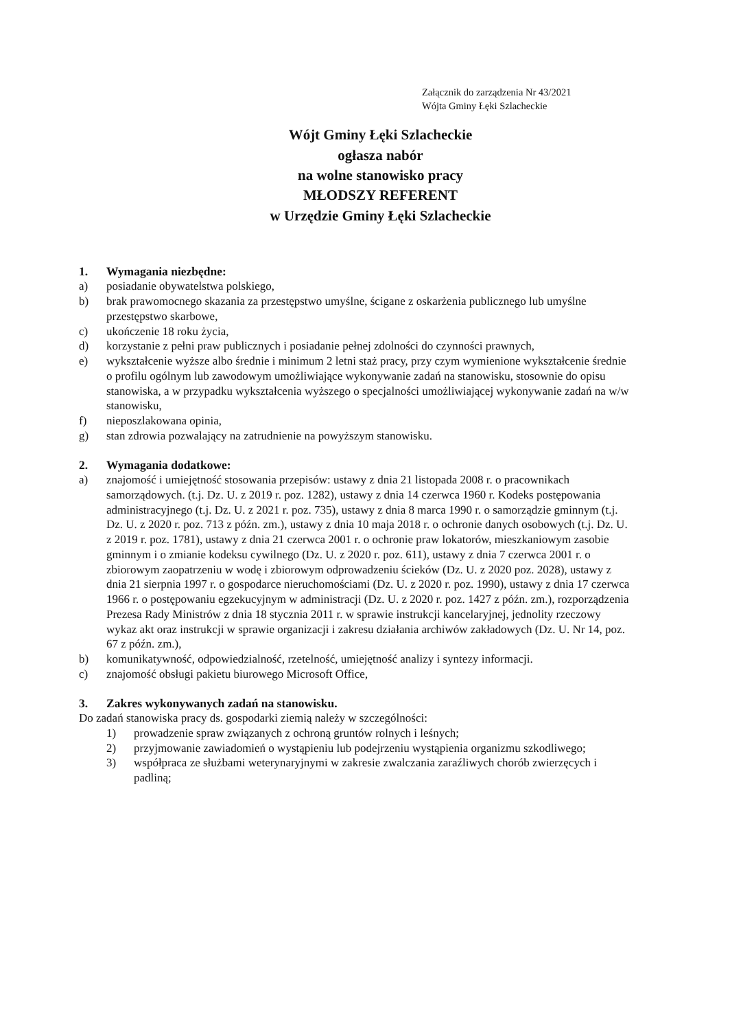Załącznik do zarządzenia Nr 43/2021
Wójta Gminy Łęki Szlacheckie
Wójt Gminy Łęki Szlacheckie
ogłasza nabór
na wolne stanowisko pracy
MŁODSZY REFERENT
w Urzędzie Gminy Łęki Szlacheckie
1. Wymagania niezbędne:
a) posiadanie obywatelstwa polskiego,
b) brak prawomocnego skazania za przestępstwo umyślne, ścigane z oskarżenia publicznego lub umyślne przestępstwo skarbowe,
c) ukończenie 18 roku życia,
d) korzystanie z pełni praw publicznych i posiadanie pełnej zdolności do czynności prawnych,
e) wykształcenie wyższe albo średnie i minimum 2 letni staż pracy, przy czym wymienione wykształcenie średnie o profilu ogólnym lub zawodowym umożliwiające wykonywanie zadań na stanowisku, stosownie do opisu stanowiska, a w przypadku wykształcenia wyższego o specjalności umożliwiającej wykonywanie zadań na w/w stanowisku,
f) nieposzlakowana opinia,
g) stan zdrowia pozwalający na zatrudnienie na powyższym stanowisku.
2. Wymagania dodatkowe:
a) znajomość i umiejętność stosowania przepisów: ustawy z dnia 21 listopada 2008 r. o pracownikach samorządowych. (t.j. Dz. U. z 2019 r. poz. 1282), ustawy z dnia 14 czerwca 1960 r. Kodeks postępowania administracyjnego (t.j. Dz. U. z 2021 r. poz. 735), ustawy z dnia 8 marca 1990 r. o samorządzie gminnym (t.j. Dz. U. z 2020 r. poz. 713 z późn. zm.), ustawy z dnia 10 maja 2018 r. o ochronie danych osobowych (t.j. Dz. U. z 2019 r. poz. 1781), ustawy z dnia 21 czerwca 2001 r. o ochronie praw lokatorów, mieszkaniowym zasobie gminnym i o zmianie kodeksu cywilnego (Dz. U. z 2020 r. poz. 611), ustawy z dnia 7 czerwca 2001 r. o zbiorowym zaopatrzeniu w wodę i zbiorowym odprowadzeniu ścieków (Dz. U. z 2020 poz. 2028), ustawy z dnia 21 sierpnia 1997 r. o gospodarce nieruchomościami (Dz. U. z 2020 r. poz. 1990), ustawy z dnia 17 czerwca 1966 r. o postępowaniu egzekucyjnym w administracji (Dz. U. z 2020 r. poz. 1427 z późn. zm.), rozporządzenia Prezesa Rady Ministrów z dnia 18 stycznia 2011 r. w sprawie instrukcji kancelaryjnej, jednolity rzeczowy wykaz akt oraz instrukcji w sprawie organizacji i zakresu działania archiwów zakładowych (Dz. U. Nr 14, poz. 67 z późn. zm.),
b) komunikatywność, odpowiedzialność, rzetelność, umiejętność analizy i syntezy informacji.
c) znajomość obsługi pakietu biurowego Microsoft Office,
3. Zakres wykonywanych zadań na stanowisku.
Do zadań stanowiska pracy ds. gospodarki ziemią należy w szczególności:
1) prowadzenie spraw związanych z ochroną gruntów rolnych i leśnych;
2) przyjmowanie zawiadomień o wystąpieniu lub podejrzeniu wystąpienia organizmu szkodliwego;
3) współpraca ze służbami weterynaryjnymi w zakresie zwalczania zaraźliwych chorób zwierzęcych i padliną;